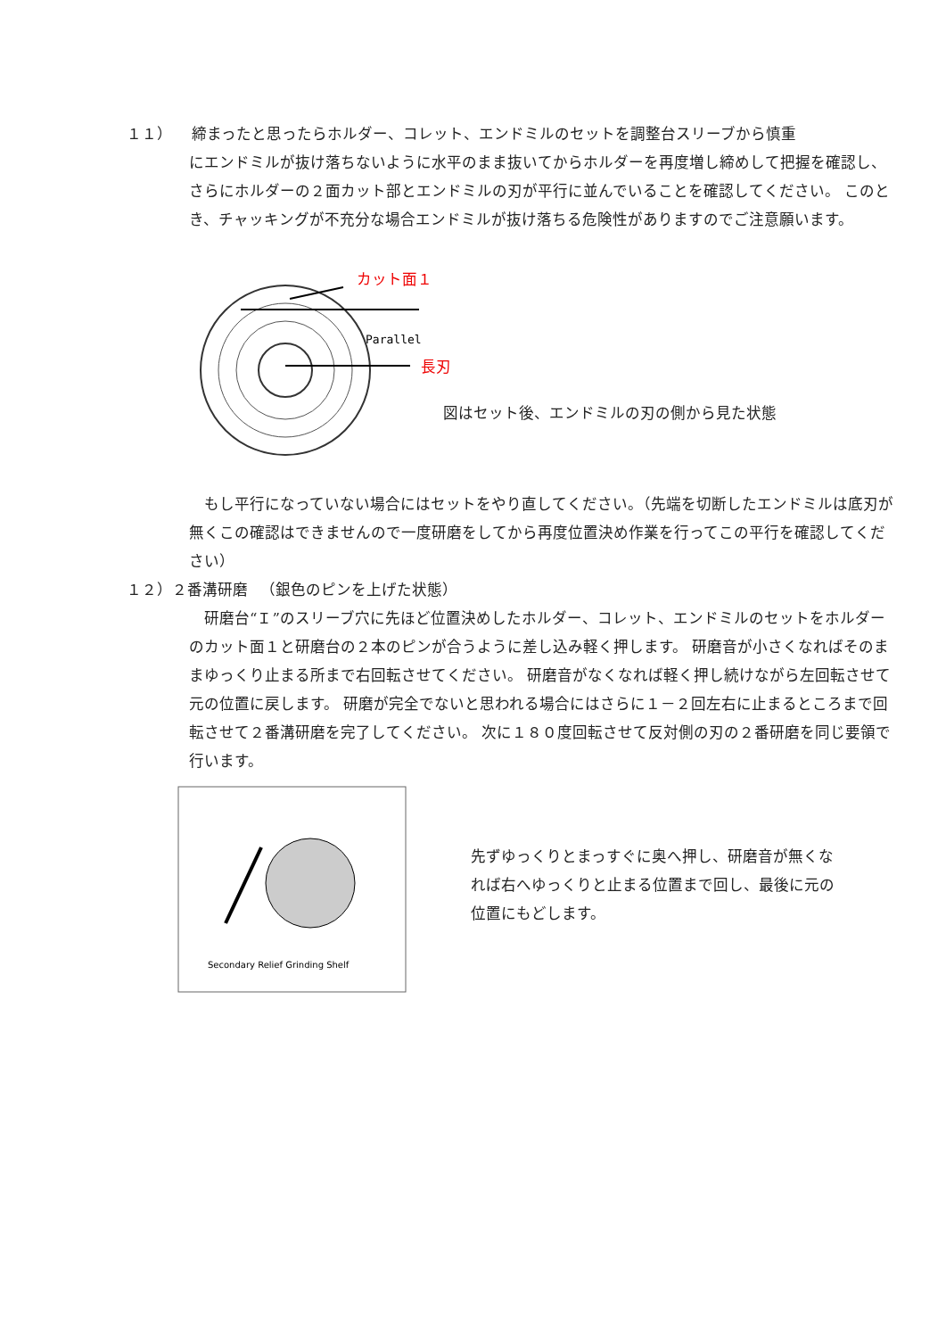１１） 　締まったと思ったらホルダー、コレット、エンドミルのセットを調整台スリーブから慎重
にエンドミルが抜け落ちないように水平のまま抜いてからホルダーを再度増し締めして把握を確認し、さらにホルダーの２面カット部とエンドミルの刃が平行に並んでいることを確認してください。 このとき、チャッキングが不充分な場合エンドミルが抜け落ちる危険性がありますのでご注意願います。
Parallel
カット面１
長刃
図はセット後、エンドミルの刃の側から見た状態
　もし平行になっていない場合にはセットをやり直してください。（先端を切断したエンドミルは底刃が無くこの確認はできませんので一度研磨をしてから再度位置決め作業を行ってこの平行を確認してください）
１２）２番溝研磨 　（銀色のピンを上げた状態）
　研磨台“Ｉ”のスリーブ穴に先ほど位置決めしたホルダー、コレット、エンドミルのセットをホルダーのカット面１と研磨台の２本のピンが合うように差し込み軽く押します。 研磨音が小さくなればそのままゆっくり止まる所まで右回転させてください。 研磨音がなくなれば軽く押し続けながら左回転させて元の位置に戻します。 研磨が完全でないと思われる場合にはさらに１－２回左右に止まるところまで回転させて２番溝研磨を完了してください。 次に１８０度回転させて反対側の刃の２番研磨を同じ要領で行います。
Secondary Relief Grinding Shelf
先ずゆっくりとまっすぐに奥へ押し、研磨音が無くなれば右へゆっくりと止まる位置まで回し、最後に元の位置にもどします。